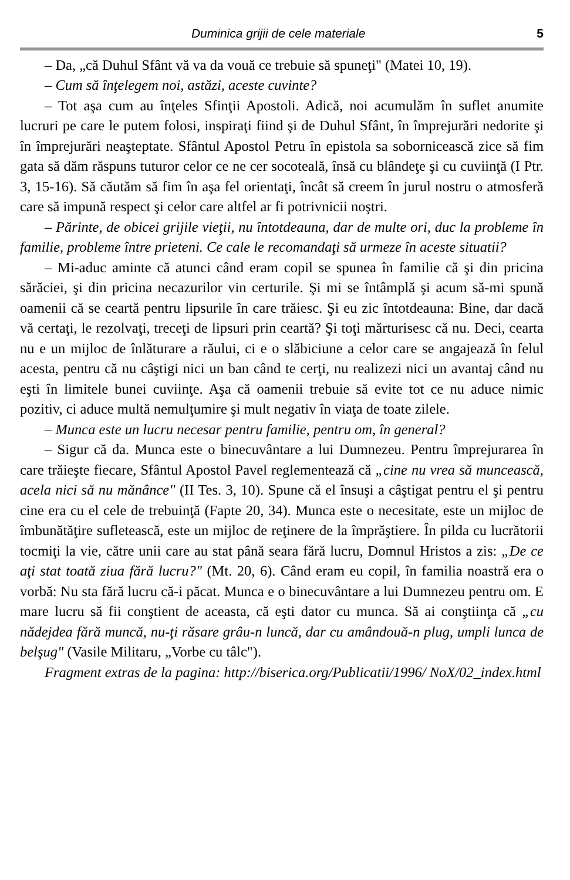Duminica grijii de cele materiale 5
– Da, „că Duhul Sfânt vă va da vouă ce trebuie să spuneţi" (Matei 10, 19).
– Cum să înţelegem noi, astăzi, aceste cuvinte?
– Tot aşa cum au înţeles Sfinţii Apostoli. Adică, noi acumulăm în suflet anumite lucruri pe care le putem folosi, inspiraţi fiind şi de Duhul Sfânt, în împrejurări nedorite şi în împrejurări neaşteptate. Sfântul Apostol Petru în epistola sa sobornicească zice să fim gata să dăm răspuns tuturor celor ce ne cer socoteală, însă cu blândeţe şi cu cuviinţă (I Ptr. 3, 15-16). Să căutăm să fim în aşa fel orientaţi, încât să creem în jurul nostru o atmosferă care să impună respect şi celor care altfel ar fi potrivnicii noştri.
– Părinte, de obicei grijile vieţii, nu întotdeauna, dar de multe ori, duc la probleme în familie, probleme între prieteni. Ce cale le recomandaţi să urmeze în aceste situatii?
– Mi-aduc aminte că atunci când eram copil se spunea în familie că şi din pricina sărăciei, şi din pricina necazurilor vin certurile. Şi mi se întâmplă şi acum să-mi spună oamenii că se ceartă pentru lipsurile în care trăiesc. Şi eu zic întotdeauna: Bine, dar dacă vă certaţi, le rezolvaţi, treceţi de lipsuri prin ceartă? Şi toţi mărturisesc că nu. Deci, cearta nu e un mijloc de înlăturare a răului, ci e o slăbiciune a celor care se angajează în felul acesta, pentru că nu câştigi nici un ban când te cerţi, nu realizezi nici un avantaj când nu eşti în limitele bunei cuviinţe. Aşa că oamenii trebuie să evite tot ce nu aduce nimic pozitiv, ci aduce multă nemulţumire şi mult negativ în viaţa de toate zilele.
– Munca este un lucru necesar pentru familie, pentru om, în general?
– Sigur că da. Munca este o binecuvântare a lui Dumnezeu. Pentru împrejurarea în care trăieşte fiecare, Sfântul Apostol Pavel reglementează că „cine nu vrea să muncească, acela nici să nu mănânce" (II Tes. 3, 10). Spune că el însuşi a câştigat pentru el şi pentru cine era cu el cele de trebuinţă (Fapte 20, 34). Munca este o necesitate, este un mijloc de îmbunătăţire sufletească, este un mijloc de reţinere de la împrăştiere. În pilda cu lucrătorii tocmiţi la vie, către unii care au stat până seara fără lucru, Domnul Hristos a zis: „De ce aţi stat toată ziua fără lucru?" (Mt. 20, 6). Când eram eu copil, în familia noastră era o vorbă: Nu sta fără lucru că-i păcat. Munca e o binecuvântare a lui Dumnezeu pentru om. E mare lucru să fii conştient de aceasta, că eşti dator cu munca. Să ai conştiinţa că „cu nădejdea fără muncă, nu-ţi răsare grâu-n luncă, dar cu amândouă-n plug, umpli lunca de belşug" (Vasile Militaru, „Vorbe cu tâlc").
Fragment extras de la pagina: http://biserica.org/Publicatii/1996/ NoX/02_index.html